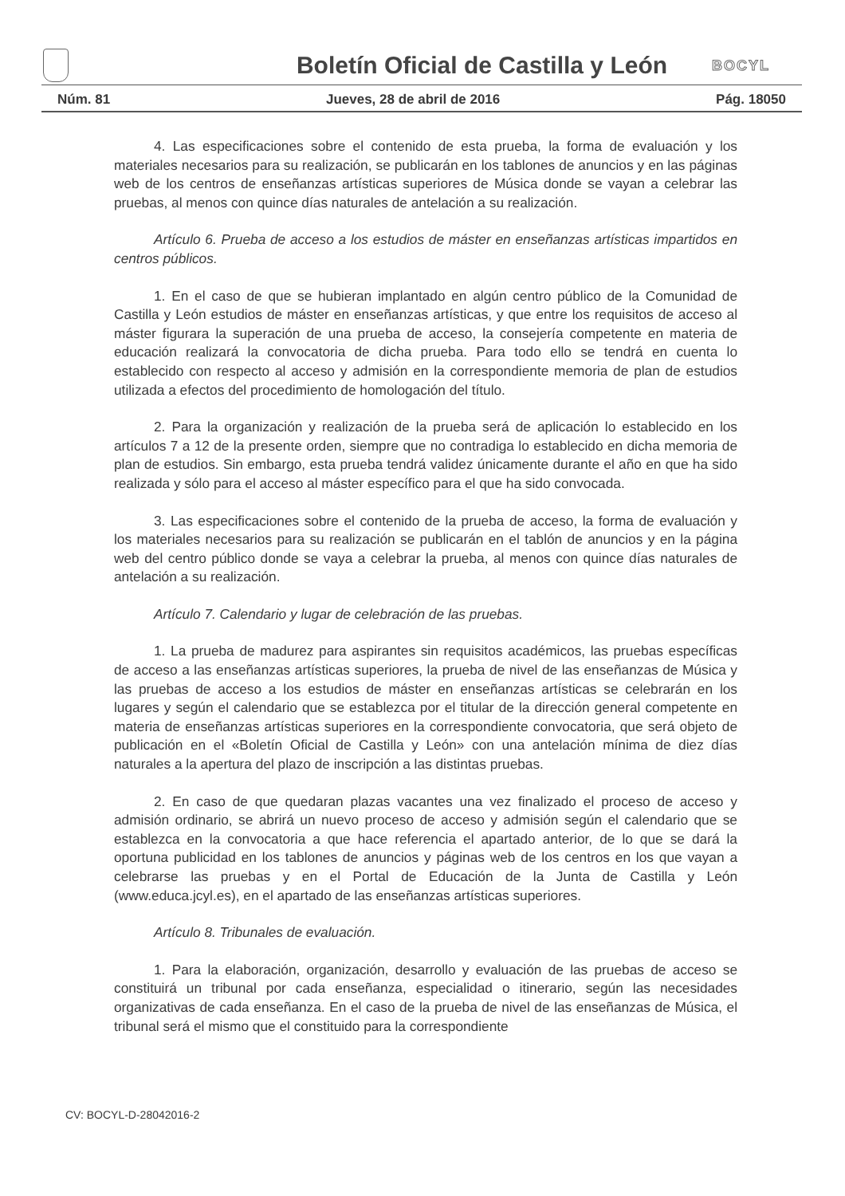Boletín Oficial de Castilla y León
BOCYL
Núm. 81 Jueves, 28 de abril de 2016 Pág. 18050
4. Las especificaciones sobre el contenido de esta prueba, la forma de evaluación y los materiales necesarios para su realización, se publicarán en los tablones de anuncios y en las páginas web de los centros de enseñanzas artísticas superiores de Música donde se vayan a celebrar las pruebas, al menos con quince días naturales de antelación a su realización.
Artículo 6. Prueba de acceso a los estudios de máster en enseñanzas artísticas impartidos en centros públicos.
1. En el caso de que se hubieran implantado en algún centro público de la Comunidad de Castilla y León estudios de máster en enseñanzas artísticas, y que entre los requisitos de acceso al máster figurara la superación de una prueba de acceso, la consejería competente en materia de educación realizará la convocatoria de dicha prueba. Para todo ello se tendrá en cuenta lo establecido con respecto al acceso y admisión en la correspondiente memoria de plan de estudios utilizada a efectos del procedimiento de homologación del título.
2. Para la organización y realización de la prueba será de aplicación lo establecido en los artículos 7 a 12 de la presente orden, siempre que no contradiga lo establecido en dicha memoria de plan de estudios. Sin embargo, esta prueba tendrá validez únicamente durante el año en que ha sido realizada y sólo para el acceso al máster específico para el que ha sido convocada.
3. Las especificaciones sobre el contenido de la prueba de acceso, la forma de evaluación y los materiales necesarios para su realización se publicarán en el tablón de anuncios y en la página web del centro público donde se vaya a celebrar la prueba, al menos con quince días naturales de antelación a su realización.
Artículo 7. Calendario y lugar de celebración de las pruebas.
1. La prueba de madurez para aspirantes sin requisitos académicos, las pruebas específicas de acceso a las enseñanzas artísticas superiores, la prueba de nivel de las enseñanzas de Música y las pruebas de acceso a los estudios de máster en enseñanzas artísticas se celebrarán en los lugares y según el calendario que se establezca por el titular de la dirección general competente en materia de enseñanzas artísticas superiores en la correspondiente convocatoria, que será objeto de publicación en el «Boletín Oficial de Castilla y León» con una antelación mínima de diez días naturales a la apertura del plazo de inscripción a las distintas pruebas.
2. En caso de que quedaran plazas vacantes una vez finalizado el proceso de acceso y admisión ordinario, se abrirá un nuevo proceso de acceso y admisión según el calendario que se establezca en la convocatoria a que hace referencia el apartado anterior, de lo que se dará la oportuna publicidad en los tablones de anuncios y páginas web de los centros en los que vayan a celebrarse las pruebas y en el Portal de Educación de la Junta de Castilla y León (www.educa.jcyl.es), en el apartado de las enseñanzas artísticas superiores.
Artículo 8. Tribunales de evaluación.
1. Para la elaboración, organización, desarrollo y evaluación de las pruebas de acceso se constituirá un tribunal por cada enseñanza, especialidad o itinerario, según las necesidades organizativas de cada enseñanza. En el caso de la prueba de nivel de las enseñanzas de Música, el tribunal será el mismo que el constituido para la correspondiente
CV: BOCYL-D-28042016-2